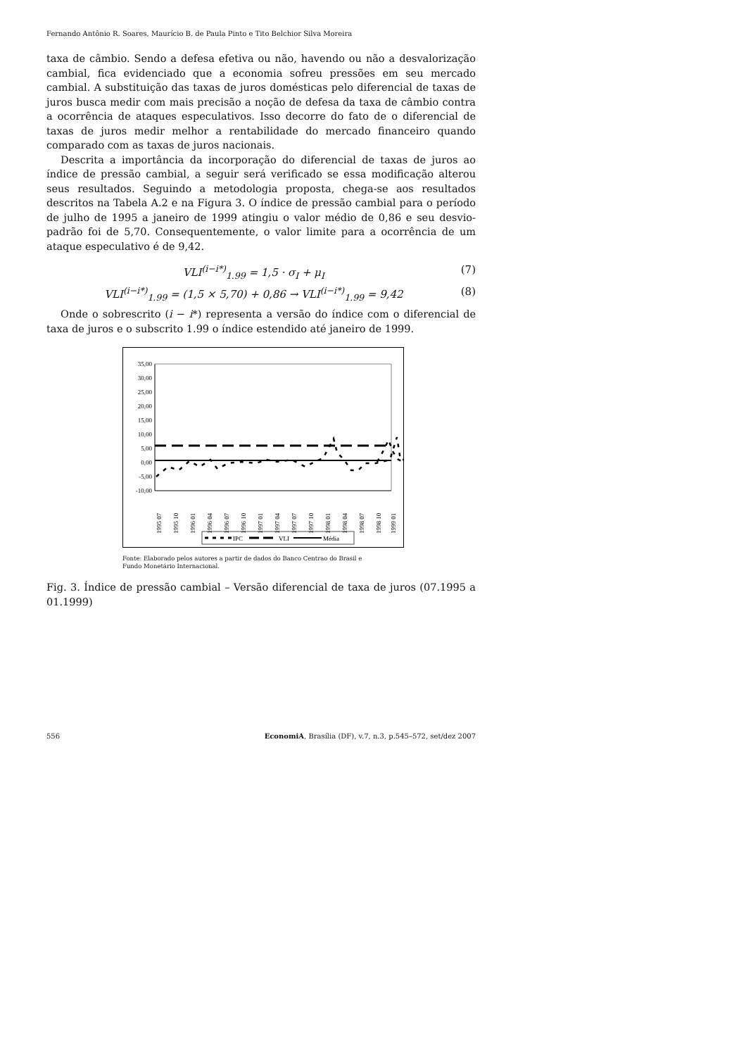Fernando Antônio R. Soares, Maurício B. de Paula Pinto e Tito Belchior Silva Moreira
taxa de câmbio. Sendo a defesa efetiva ou não, havendo ou não a desvalorização cambial, fica evidenciado que a economia sofreu pressões em seu mercado cambial. A substituição das taxas de juros domésticas pelo diferencial de taxas de juros busca medir com mais precisão a noção de defesa da taxa de câmbio contra a ocorrência de ataques especulativos. Isso decorre do fato de o diferencial de taxas de juros medir melhor a rentabilidade do mercado financeiro quando comparado com as taxas de juros nacionais.
Descrita a importância da incorporação do diferencial de taxas de juros ao índice de pressão cambial, a seguir será verificado se essa modificação alterou seus resultados. Seguindo a metodologia proposta, chega-se aos resultados descritos na Tabela A.2 e na Figura 3. O índice de pressão cambial para o período de julho de 1995 a janeiro de 1999 atingiu o valor médio de 0,86 e seu desvio-padrão foi de 5,70. Consequentemente, o valor limite para a ocorrência de um ataque especulativo é de 9,42.
VLI<sup>(i−i*)</sup><sub>1.99</sub> = 1,5 · σ<sub>I</sub> + μ<sub>I</sub> (7)
VLI<sup>(i−i*)</sup><sub>1.99</sub> = (1,5 × 5,70) + 0,86 → VLI<sup>(i−i*)</sup><sub>1.99</sub> = 9,42 (8)
Onde o sobrescrito (i − i*) representa a versão do índice com o diferencial de taxa de juros e o subscrito 1.99 o índice estendido até janeiro de 1999.
35,00
30,00
25,00
20,00
15,00
10,00
5,00
0,00
-5,00
-10,00
1995 07
1995 10
1996 01
1996 04
1996 07
1996 10
1997 01
1997 04
1997 07
1997 10
1998 01
1998 04
1998 07
1998 10
1999 01
IPC
VLI
Média
Fonte: Elaborado pelos autores a partir de dados do Banco Centrao do Brasil e
Fundo Monetário Internacional.
Fig. 3. Índice de pressão cambial – Versão diferencial de taxa de juros (07.1995 a 01.1999)
556 EconomiA, Brasília (DF), v.7, n.3, p.545–572, set/dez 2007